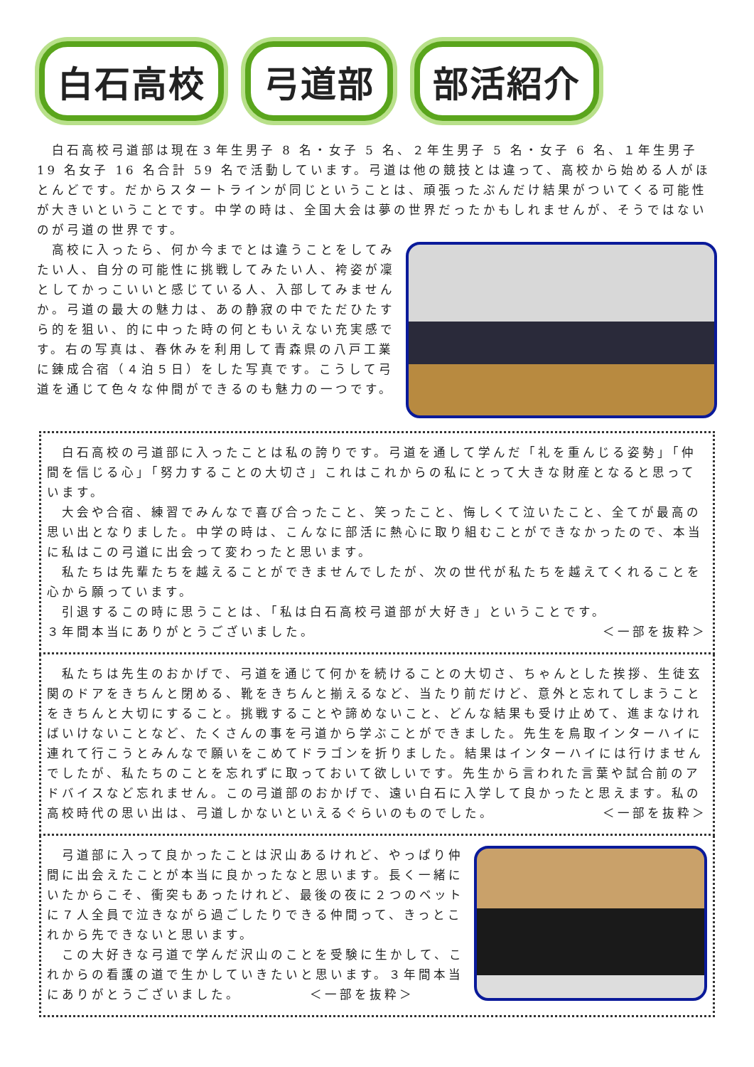白石高校 弓道部 部活紹介
　白石高校弓道部は現在３年生男子 8 名・女子 5 名、２年生男子 5 名・女子 6 名、１年生男子 19 名女子 16 名合計 59 名で活動しています。弓道は他の競技とは違って、高校から始める人がほとんどです。だからスタートラインが同じということは、頑張ったぶんだけ結果がついてくる可能性が大きいということです。中学の時は、全国大会は夢の世界だったかもしれませんが、そうではないのが弓道の世界です。
　高校に入ったら、何か今までとは違うことをしてみたい人、自分の可能性に挑戦してみたい人、袴姿が凜としてかっこいいと感じている人、入部してみませんか。弓道の最大の魅力は、あの静寂の中でただひたすら的を狙い、的に中った時の何ともいえない充実感です。右の写真は、春休みを利用して青森県の八戸工業に錬成合宿（４泊５日）をした写真です。こうして弓道を通じて色々な仲間ができるのも魅力の一つです。
　白石高校の弓道部に入ったことは私の誇りです。弓道を通して学んだ「礼を重んじる姿勢」「仲間を信じる心」「努力することの大切さ」これはこれからの私にとって大きな財産となると思っています。
　大会や合宿、練習でみんなで喜び合ったこと、笑ったこと、悔しくて泣いたこと、全てが最高の思い出となりました。中学の時は、こんなに部活に熱心に取り組むことができなかったので、本当に私はこの弓道に出会って変わったと思います。
　私たちは先輩たちを越えることができませんでしたが、次の世代が私たちを越えてくれることを心から願っています。
　引退するこの時に思うことは、「私は白石高校弓道部が大好き」ということです。
３年間本当にありがとうございました。 ＜一部を抜粋＞
　私たちは先生のおかげで、弓道を通じて何かを続けることの大切さ、ちゃんとした挨拶、生徒玄関のドアをきちんと閉める、靴をきちんと揃えるなど、当たり前だけど、意外と忘れてしまうことをきちんと大切にすること。挑戦することや諦めないこと、どんな結果も受け止めて、進まなければいけないことなど、たくさんの事を弓道から学ぶことができました。先生を鳥取インターハイに連れて行こうとみんなで願いをこめてドラゴンを折りました。結果はインターハイには行けませんでしたが、私たちのことを忘れずに取っておいて欲しいです。先生から言われた言葉や試合前のアドバイスなど忘れません。この弓道部のおかげで、遠い白石に入学して良かったと思えます。私の高校時代の思い出は、弓道しかないといえるぐらいのものでした。 ＜一部を抜粋＞
　弓道部に入って良かったことは沢山あるけれど、やっぱり仲間に出会えたことが本当に良かったなと思います。長く一緒にいたからこそ、衝突もあったけれど、最後の夜に２つのベットに７人全員で泣きながら過ごしたりできる仲間って、きっとこれから先できないと思います。
　この大好きな弓道で学んだ沢山のことを受験に生かして、これからの看護の道で生かしていきたいと思います。３年間本当にありがとうございました。　　　　　＜一部を抜粋＞